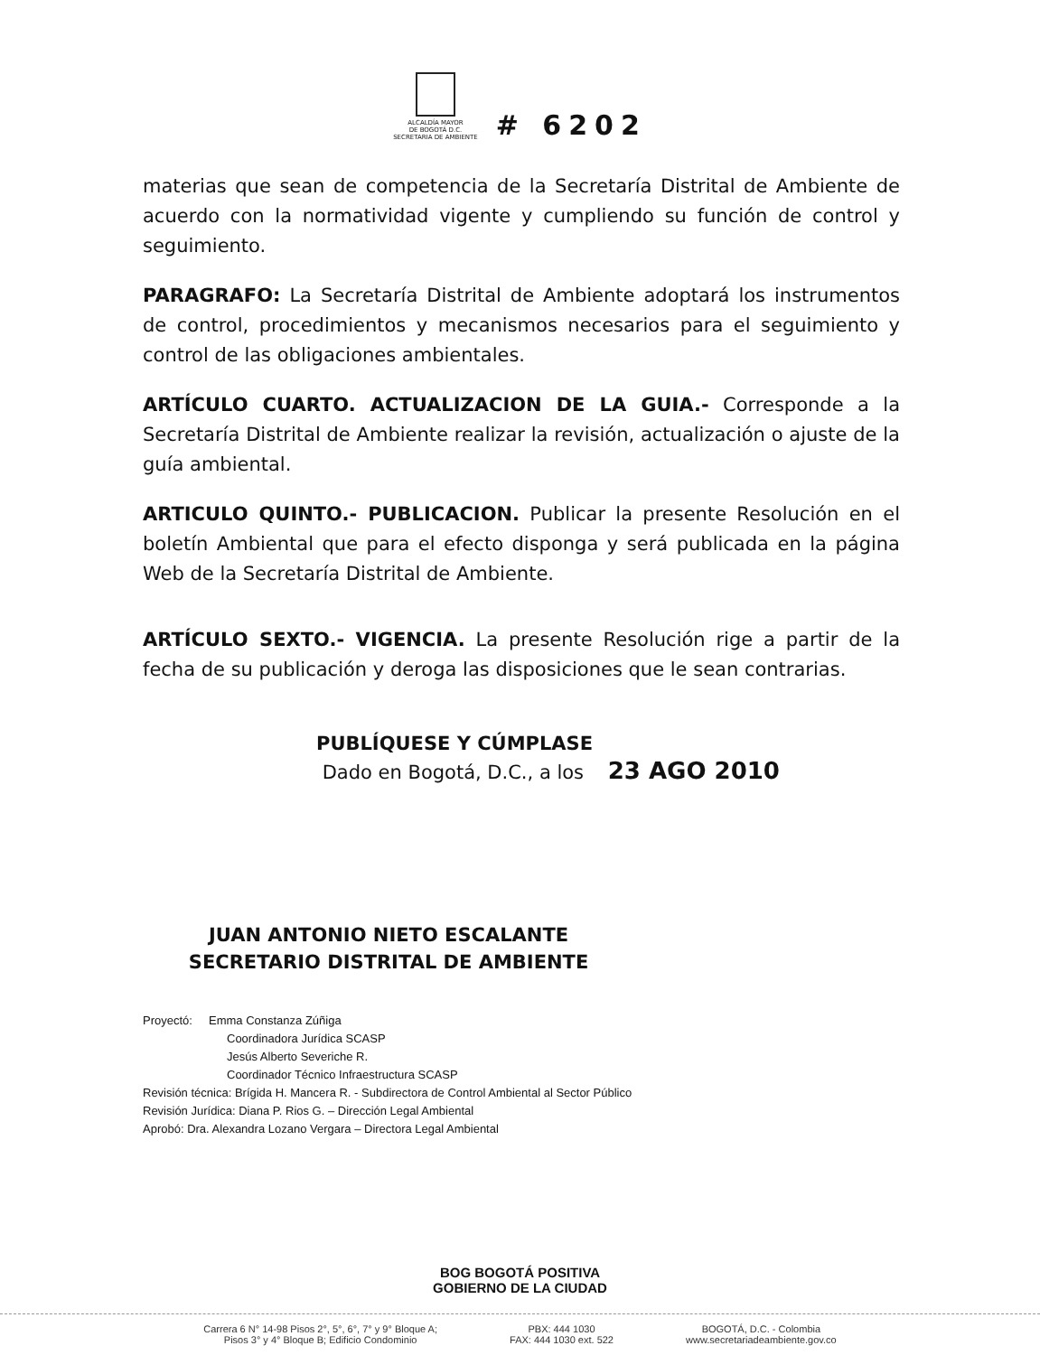ALCALDÍA MAYOR
DE BOGOTÁ D.C.
SECRETARIA DE AMBIENTE
# 6202
materias que sean de competencia de la Secretaría Distrital de Ambiente de acuerdo con la normatividad vigente y cumpliendo su función de control y seguimiento.
PARAGRAFO: La Secretaría Distrital de Ambiente adoptará los instrumentos de control, procedimientos y mecanismos necesarios para el seguimiento y control de las obligaciones ambientales.
ARTÍCULO CUARTO. ACTUALIZACION DE LA GUIA.- Corresponde a la Secretaría Distrital de Ambiente realizar la revisión, actualización o ajuste de la guía ambiental.
ARTICULO QUINTO.- PUBLICACION. Publicar la presente Resolución en el boletín Ambiental que para el efecto disponga y será publicada en la página Web de la Secretaría Distrital de Ambiente.
ARTÍCULO SEXTO.- VIGENCIA. La presente Resolución rige a partir de la fecha de su publicación y deroga las disposiciones que le sean contrarias.
PUBLÍQUESE Y CÚMPLASE
Dado en Bogotá, D.C., a los 23 AGO 2010
JUAN ANTONIO NIETO ESCALANTE
SECRETARIO DISTRITAL DE AMBIENTE
Proyectó: Emma Constanza Zúñiga
Coordinadora Jurídica SCASP
Jesús Alberto Severiche R.
Coordinador Técnico Infraestructura SCASP
Revisión técnica: Brígida H. Mancera R. - Subdirectora de Control Ambiental al Sector Público
Revisión Jurídica: Diana P. Rios G. – Dirección Legal Ambiental
Aprobó: Dra. Alexandra Lozano Vergara – Directora Legal Ambiental
BOG BOGOTÁ POSITIVA
GOBIERNO DE LA CIUDAD
Carrera 6 N° 14-98 Pisos 2°, 5°, 6°, 7° y 9° Bloque A;
Pisos 3° y 4° Bloque B; Edificio Condominio
PBX: 444 1030
FAX: 444 1030 ext. 522
BOGOTÁ, D.C. - Colombia
www.secretariadeambiente.gov.co